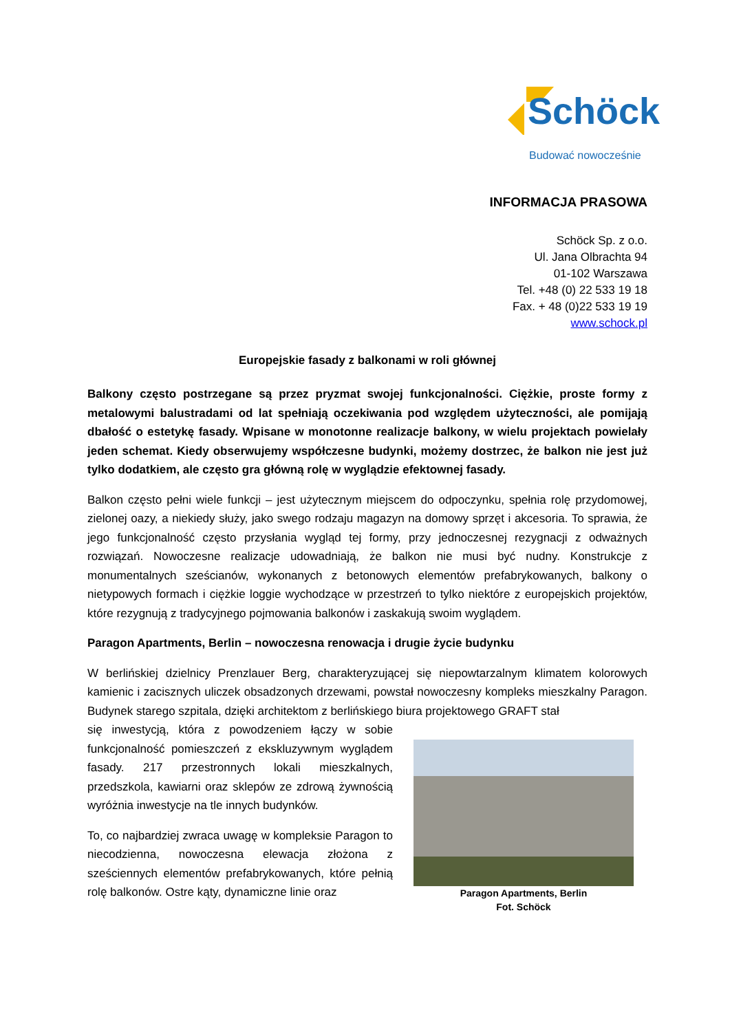Schöck
Budować nowocześnie
INFORMACJA PRASOWA
Schöck Sp. z o.o.
Ul. Jana Olbrachta 94
01-102 Warszawa
Tel. +48 (0) 22 533 19 18
Fax. + 48 (0)22 533 19 19
www.schock.pl
Europejskie fasady z balkonami w roli głównej
Balkony często postrzegane są przez pryzmat swojej funkcjonalności. Ciężkie, proste formy z metalowymi balustradami od lat spełniają oczekiwania pod względem użyteczności, ale pomijają dbałość o estetykę fasady. Wpisane w monotonne realizacje balkony, w wielu projektach powielały jeden schemat. Kiedy obserwujemy współczesne budynki, możemy dostrzec, że balkon nie jest już tylko dodatkiem, ale często gra główną rolę w wyglądzie efektownej fasady.
Balkon często pełni wiele funkcji – jest użytecznym miejscem do odpoczynku, spełnia rolę przydomowej, zielonej oazy, a niekiedy służy, jako swego rodzaju magazyn na domowy sprzęt i akcesoria. To sprawia, że jego funkcjonalność często przysłania wygląd tej formy, przy jednoczesnej rezygnacji z odważnych rozwiązań. Nowoczesne realizacje udowadniają, że balkon nie musi być nudny. Konstrukcje z monumentalnych sześcianów, wykonanych z betonowych elementów prefabrykowanych, balkony o nietypowych formach i ciężkie loggie wychodzące w przestrzeń to tylko niektóre z europejskich projektów, które rezygnują z tradycyjnego pojmowania balkonów i zaskakują swoim wyglądem.
Paragon Apartments, Berlin – nowoczesna renowacja i drugie życie budynku
W berlińskiej dzielnicy Prenzlauer Berg, charakteryzującej się niepowtarzalnym klimatem kolorowych kamienic i zacisznych uliczek obsadzonych drzewami, powstał nowoczesny kompleks mieszkalny Paragon. Budynek starego szpitala, dzięki architektom z berlińskiego biura projektowego GRAFT stał
się inwestycją, która z powodzeniem łączy w sobie funkcjonalność pomieszczeń z ekskluzywnym wyglądem fasady. 217 przestronnych lokali mieszkalnych, przedszkola, kawiarni oraz sklepów ze zdrową żywnością wyróżnia inwestycje na tle innych budynków.
To, co najbardziej zwraca uwagę w kompleksie Paragon to niecodzienna, nowoczesna elewacja złożona z sześciennych elementów prefabrykowanych, które pełnią rolę balkonów. Ostre kąty, dynamiczne linie oraz
Paragon Apartments, Berlin
Fot. Schöck